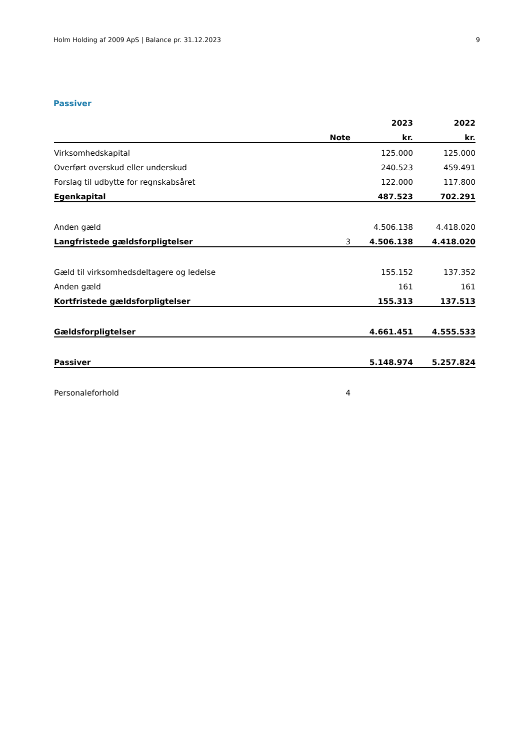Holm Holding af 2009 ApS | Balance pr. 31.12.2023 9
Passiver
| | | 2023 | 2022 |
| --- | --- | --- | --- |
| | Note | kr. | kr. |
| Virksomhedskapital | | 125.000 | 125.000 |
| Overført overskud eller underskud | | 240.523 | 459.491 |
| Forslag til udbytte for regnskabsåret | | 122.000 | 117.800 |
| Egenkapital | | 487.523 | 702.291 |
| Anden gæld | | 4.506.138 | 4.418.020 |
| Langfristede gældsforpligtelser | 3 | 4.506.138 | 4.418.020 |
| Gæld til virksomhedsdeltagere og ledelse | | 155.152 | 137.352 |
| Anden gæld | | 161 | 161 |
| Kortfristede gældsforpligtelser | | 155.313 | 137.513 |
| Gældsforpligtelser | | 4.661.451 | 4.555.533 |
| Passiver | | 5.148.974 | 5.257.824 |
| Personaleforhold | 4 | | |